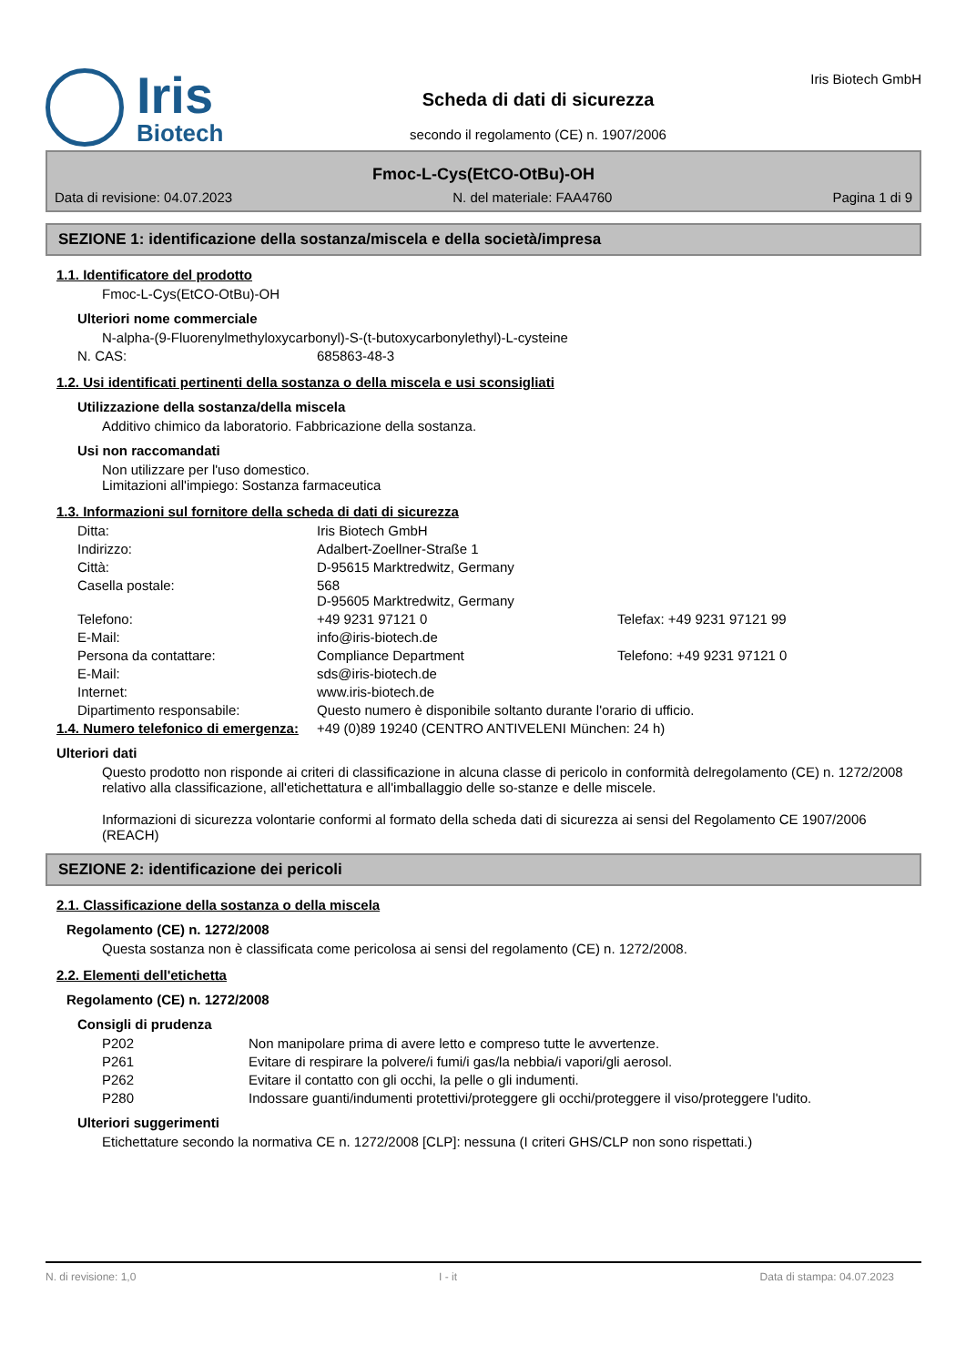Iris
Biotech
Scheda di dati di sicurezza
secondo il regolamento (CE) n. 1907/2006
Iris Biotech GmbH
Fmoc-L-Cys(EtCO-OtBu)-OH
Data di revisione: 04.07.2023 N. del materiale: FAA4760 Pagina 1 di 9
SEZIONE 1: identificazione della sostanza/miscela e della società/impresa
1.1. Identificatore del prodotto
Fmoc-L-Cys(EtCO-OtBu)-OH
Ulteriori nome commerciale
N-alpha-(9-Fluorenylmethyloxycarbonyl)-S-(t-butoxycarbonylethyl)-L-cysteine
N. CAS: 685863-48-3
1.2. Usi identificati pertinenti della sostanza o della miscela e usi sconsigliati
Utilizzazione della sostanza/della miscela
Additivo chimico da laboratorio. Fabbricazione della sostanza.
Usi non raccomandati
Non utilizzare per l'uso domestico.
Limitazioni all'impiego: Sostanza farmaceutica
1.3. Informazioni sul fornitore della scheda di dati di sicurezza
Ditta: Iris Biotech GmbH
Indirizzo: Adalbert-Zoellner-Straße 1
Città: D-95615 Marktredwitz, Germany
Casella postale: 568
D-95605 Marktredwitz, Germany
Telefono: +49 9231 97121 0 Telefax: +49 9231 97121 99
E-Mail: info@iris-biotech.de
Persona da contattare: Compliance Department Telefono: +49 9231 97121 0
E-Mail: sds@iris-biotech.de
Internet: www.iris-biotech.de
Dipartimento responsabile: Questo numero è disponibile soltanto durante l'orario di ufficio.
1.4. Numero telefonico di emergenza: +49 (0)89 19240 (CENTRO ANTIVELENI München: 24 h)
Ulteriori dati
Questo prodotto non risponde ai criteri di classificazione in alcuna classe di pericolo in conformità delregolamento (CE) n. 1272/2008 relativo alla classificazione, all'etichettatura e all'imballaggio delle so-stanze e delle miscele.
Informazioni di sicurezza volontarie conformi al formato della scheda dati di sicurezza ai sensi del Regolamento CE 1907/2006 (REACH)
SEZIONE 2: identificazione dei pericoli
2.1. Classificazione della sostanza o della miscela
Regolamento (CE) n. 1272/2008
Questa sostanza non è classificata come pericolosa ai sensi del regolamento (CE) n. 1272/2008.
2.2. Elementi dell'etichetta
Regolamento (CE) n. 1272/2008
Consigli di prudenza
P202 Non manipolare prima di avere letto e compreso tutte le avvertenze.
P261 Evitare di respirare la polvere/i fumi/i gas/la nebbia/i vapori/gli aerosol.
P262 Evitare il contatto con gli occhi, la pelle o gli indumenti.
P280 Indossare guanti/indumenti protettivi/proteggere gli occhi/proteggere il viso/proteggere l'udito.
Ulteriori suggerimenti
Etichettature secondo la normativa CE n. 1272/2008 [CLP]: nessuna (I criteri GHS/CLP non sono rispettati.)
N. di revisione: 1,0 I - it Data di stampa: 04.07.2023